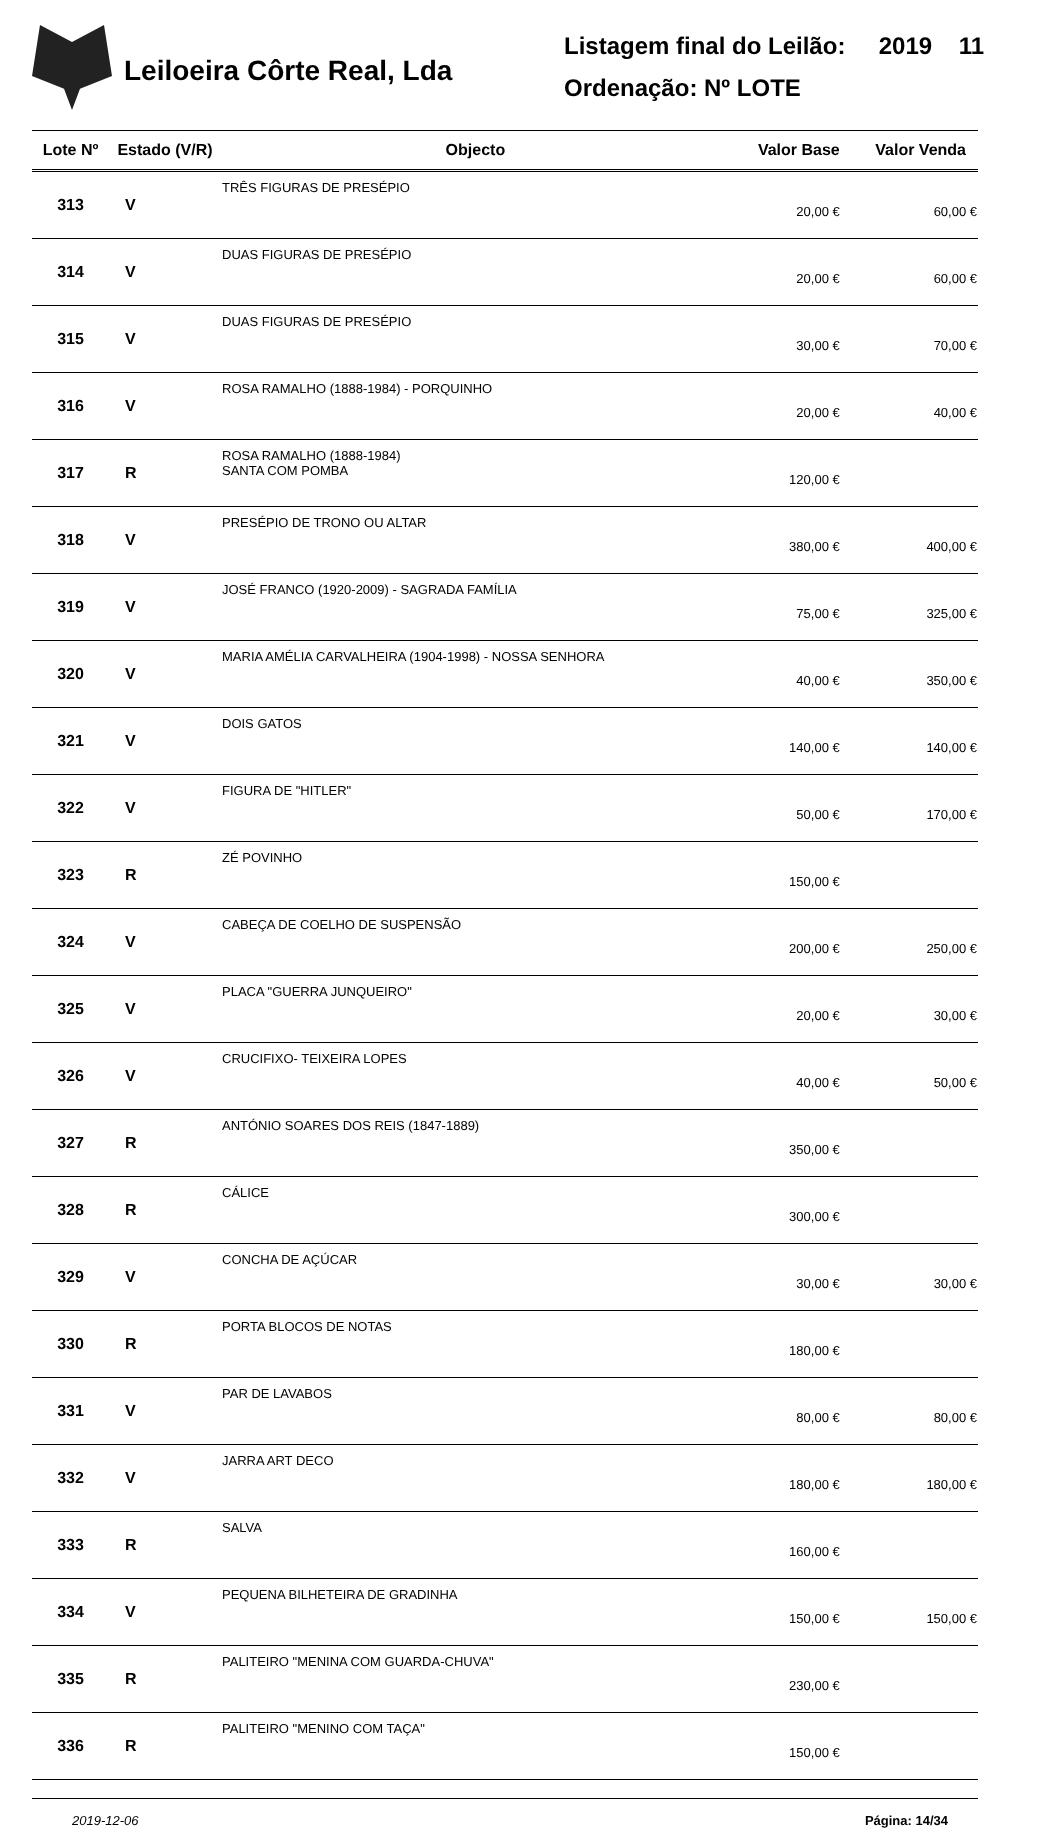Leiloeira Côrte Real, Lda
Listagem final do Leilão: 2019 11
Ordenação: Nº LOTE
| Lote Nº | Estado (V/R) | Objecto | Valor Base | Valor Venda |
| --- | --- | --- | --- | --- |
| 313 | V | TRÊS FIGURAS DE PRESÉPIO | 20,00 € | 60,00 € |
| 314 | V | DUAS FIGURAS DE PRESÉPIO | 20,00 € | 60,00 € |
| 315 | V | DUAS FIGURAS DE PRESÉPIO | 30,00 € | 70,00 € |
| 316 | V | ROSA RAMALHO (1888-1984) - PORQUINHO | 20,00 € | 40,00 € |
| 317 | R | ROSA RAMALHO (1888-1984) SANTA COM POMBA | 120,00 € | |
| 318 | V | PRESÉPIO DE TRONO OU ALTAR | 380,00 € | 400,00 € |
| 319 | V | JOSÉ FRANCO (1920-2009) - SAGRADA FAMÍLIA | 75,00 € | 325,00 € |
| 320 | V | MARIA AMÉLIA CARVALHEIRA (1904-1998) - NOSSA SENHORA | 40,00 € | 350,00 € |
| 321 | V | DOIS GATOS | 140,00 € | 140,00 € |
| 322 | V | FIGURA DE "HITLER" | 50,00 € | 170,00 € |
| 323 | R | ZÉ POVINHO | 150,00 € | |
| 324 | V | CABEÇA DE COELHO DE SUSPENSÃO | 200,00 € | 250,00 € |
| 325 | V | PLACA "GUERRA JUNQUEIRO" | 20,00 € | 30,00 € |
| 326 | V | CRUCIFIXO- TEIXEIRA LOPES | 40,00 € | 50,00 € |
| 327 | R | ANTÓNIO SOARES DOS REIS (1847-1889) | 350,00 € | |
| 328 | R | CÁLICE | 300,00 € | |
| 329 | V | CONCHA DE AÇÚCAR | 30,00 € | 30,00 € |
| 330 | R | PORTA BLOCOS DE NOTAS | 180,00 € | |
| 331 | V | PAR DE LAVABOS | 80,00 € | 80,00 € |
| 332 | V | JARRA ART DECO | 180,00 € | 180,00 € |
| 333 | R | SALVA | 160,00 € | |
| 334 | V | PEQUENA BILHETEIRA DE GRADINHA | 150,00 € | 150,00 € |
| 335 | R | PALITEIRO "MENINA COM GUARDA-CHUVA" | 230,00 € | |
| 336 | R | PALITEIRO "MENINO COM TAÇA" | 150,00 € | |
2019-12-06 Página: 14/34